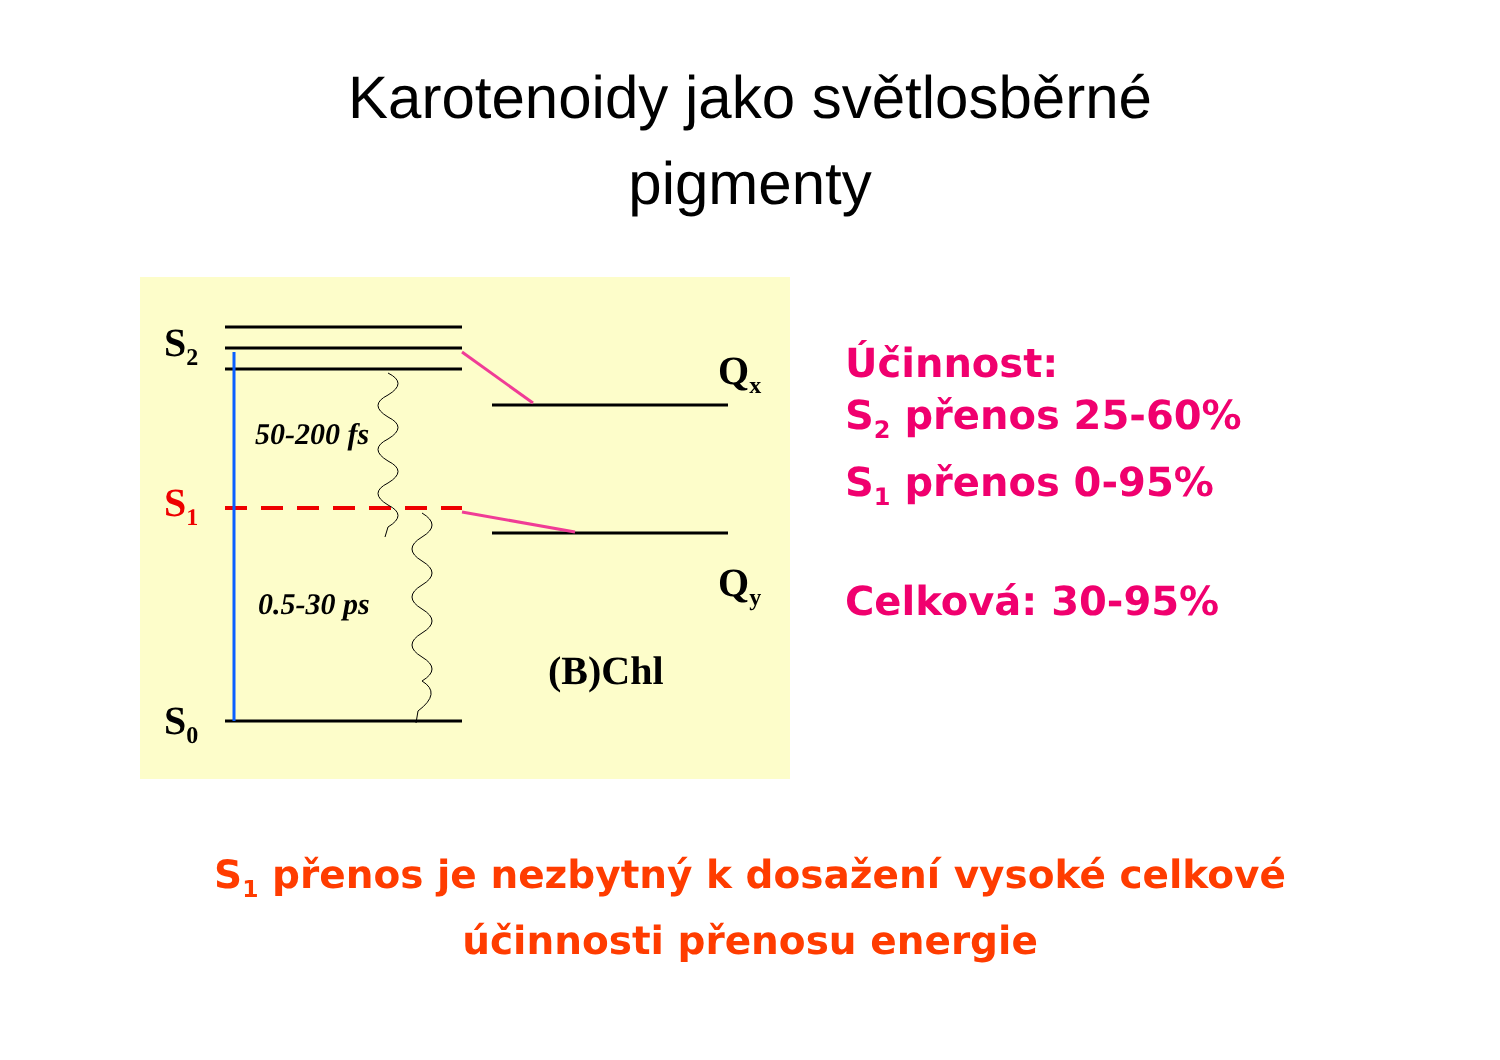Karotenoidy jako světlosběrné
pigmenty
S<sub>2</sub>
S<sub>1</sub>
S<sub>0</sub>
Q<sub>x</sub>
Q<sub>y</sub>
50-200 fs
0.5-30 ps
(B)Chl
Účinnost:
S<sub>2</sub> přenos 25-60%
S<sub>1</sub> přenos 0-95%
Celková: 30-95%
S<sub>1</sub> přenos je nezbytný k dosažení vysoké celkové
účinnosti přenosu energie